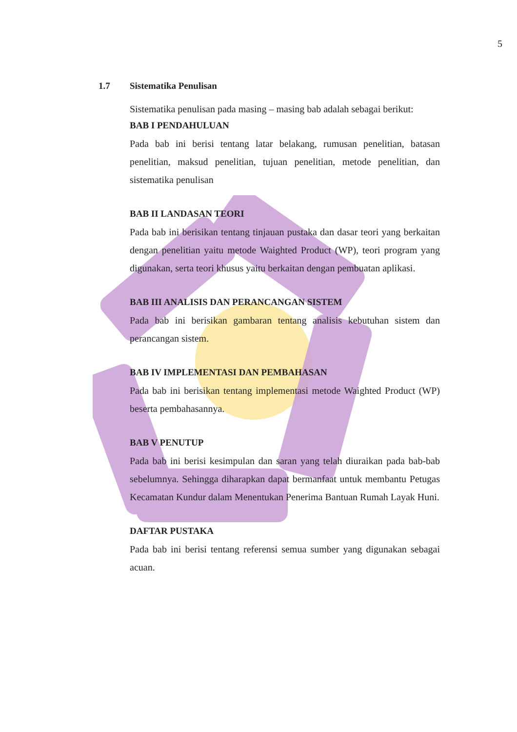5
1.7 Sistematika Penulisan
Sistematika penulisan pada masing – masing bab adalah sebagai berikut:
BAB I PENDAHULUAN
Pada bab ini berisi tentang latar belakang, rumusan penelitian, batasan penelitian, maksud penelitian, tujuan penelitian, metode penelitian, dan sistematika penulisan
BAB II LANDASAN TEORI
Pada bab ini berisikan tentang tinjauan pustaka dan dasar teori yang berkaitan dengan penelitian yaitu metode Waighted Product (WP), teori program yang digunakan, serta teori khusus yaitu berkaitan dengan pembuatan aplikasi.
BAB III ANALISIS DAN PERANCANGAN SISTEM
Pada bab ini berisikan gambaran tentang analisis kebutuhan sistem dan perancangan sistem.
BAB IV IMPLEMENTASI DAN PEMBAHASAN
Pada bab ini berisikan tentang implementasi metode Waighted Product (WP) beserta pembahasannya.
BAB V PENUTUP
Pada bab ini berisi kesimpulan dan saran yang telah diuraikan pada bab-bab sebelumnya. Sehingga diharapkan dapat bermanfaat untuk membantu Petugas Kecamatan Kundur dalam Menentukan Penerima Bantuan Rumah Layak Huni.
DAFTAR PUSTAKA
Pada bab ini berisi tentang referensi semua sumber yang digunakan sebagai acuan.